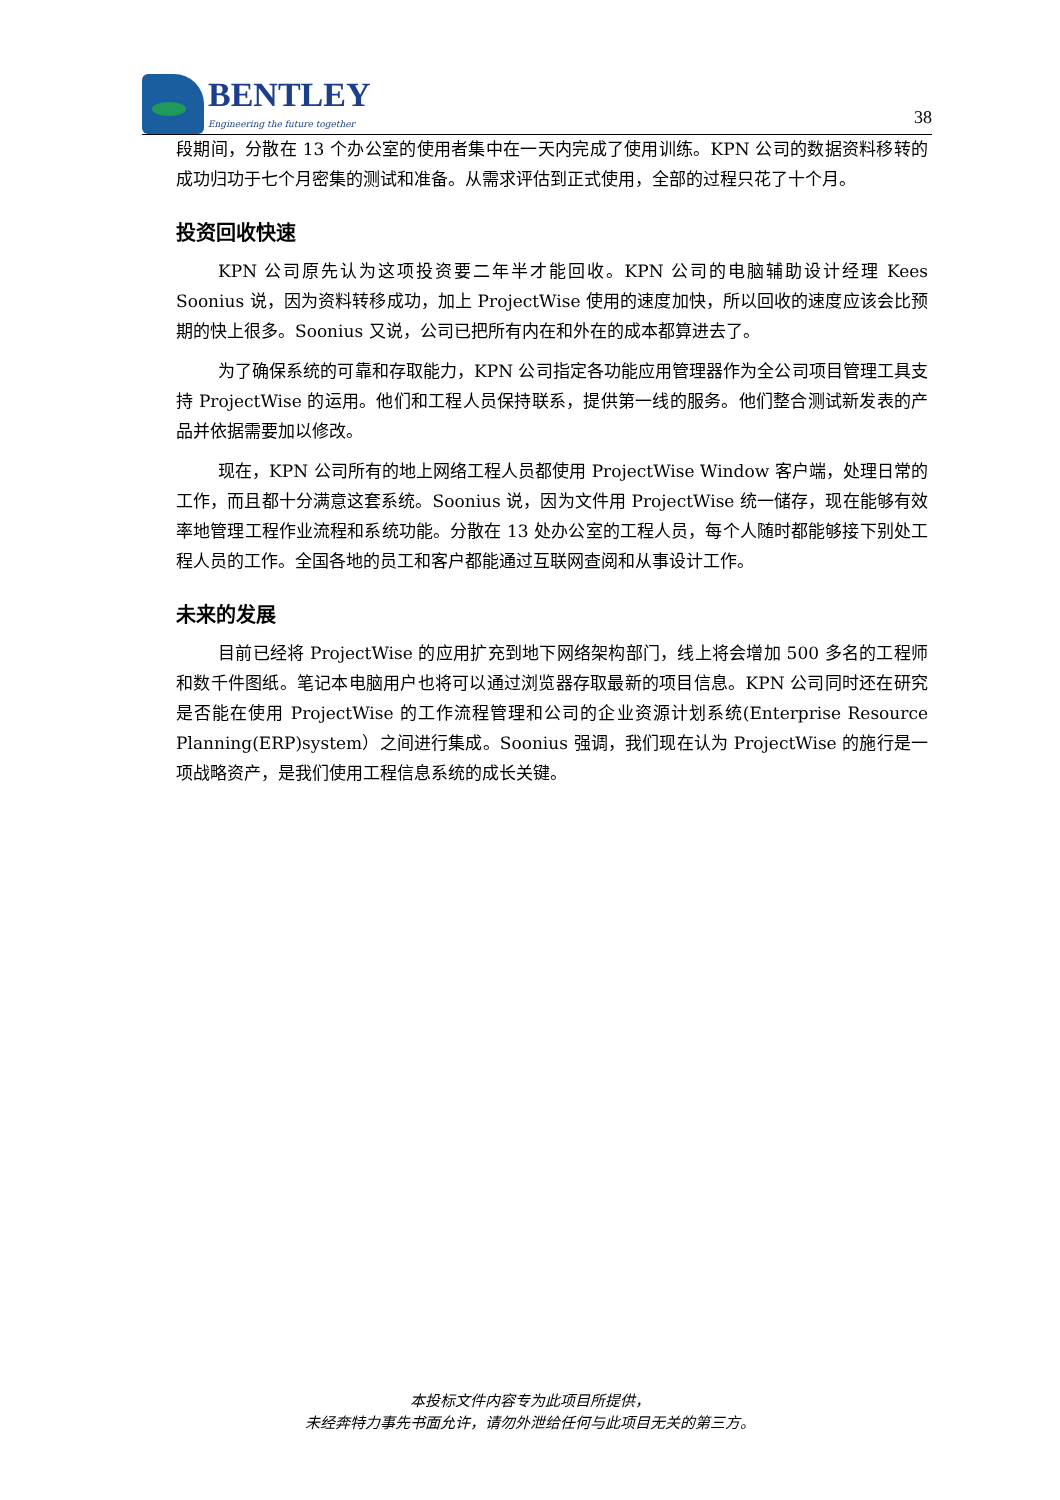BENTLEY
Engineering the future together
38
段期间，分散在 13 个办公室的使用者集中在一天内完成了使用训练。KPN 公司的数据资料移转的成功归功于七个月密集的测试和准备。从需求评估到正式使用，全部的过程只花了十个月。
投资回收快速
KPN 公司原先认为这项投资要二年半才能回收。KPN 公司的电脑辅助设计经理 Kees Soonius 说，因为资料转移成功，加上 ProjectWise 使用的速度加快，所以回收的速度应该会比预期的快上很多。Soonius 又说，公司已把所有内在和外在的成本都算进去了。
为了确保系统的可靠和存取能力，KPN 公司指定各功能应用管理器作为全公司项目管理工具支持 ProjectWise 的运用。他们和工程人员保持联系，提供第一线的服务。他们整合测试新发表的产品并依据需要加以修改。
现在，KPN 公司所有的地上网络工程人员都使用 ProjectWise Window 客户端，处理日常的工作，而且都十分满意这套系统。Soonius 说，因为文件用 ProjectWise 统一储存，现在能够有效率地管理工程作业流程和系统功能。分散在 13 处办公室的工程人员，每个人随时都能够接下别处工程人员的工作。全国各地的员工和客户都能通过互联网查阅和从事设计工作。
未来的发展
目前已经将 ProjectWise 的应用扩充到地下网络架构部门，线上将会增加 500 多名的工程师和数千件图纸。笔记本电脑用户也将可以通过浏览器存取最新的项目信息。KPN 公司同时还在研究是否能在使用 ProjectWise 的工作流程管理和公司的企业资源计划系统(Enterprise Resource Planning(ERP)system）之间进行集成。Soonius 强调，我们现在认为 ProjectWise 的施行是一项战略资产，是我们使用工程信息系统的成长关键。
本投标文件内容专为此项目所提供，
未经奔特力事先书面允许，请勿外泄给任何与此项目无关的第三方。